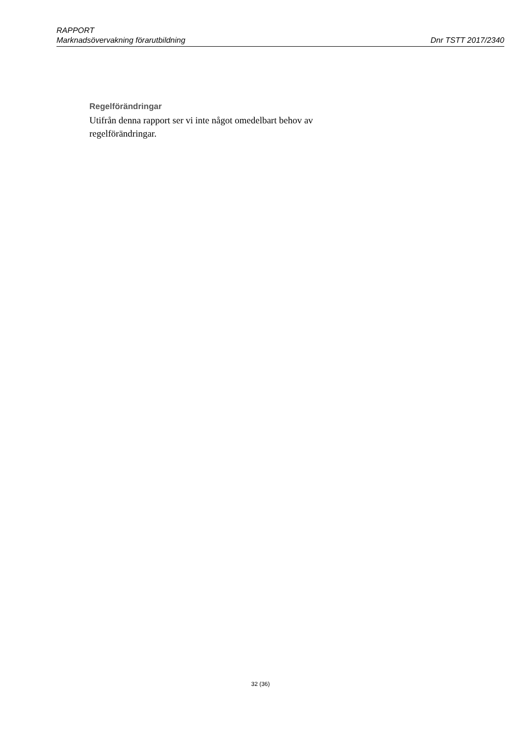RAPPORT
Marknadsövervakning förarutbildning Dnr TSTT 2017/2340
Regelförändringar
Utifrån denna rapport ser vi inte något omedelbart behov av regelförändringar.
32 (36)